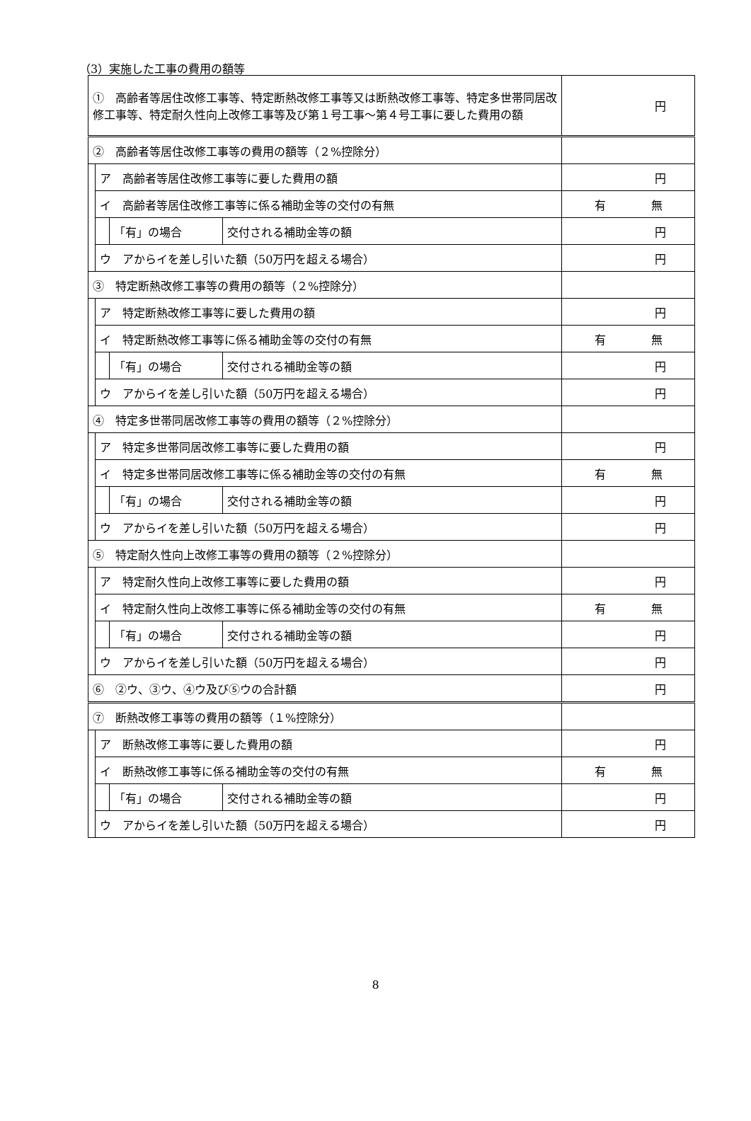（3）実施した工事の費用の額等
| ① 高齢者等居住改修工事等、特定断熱改修工事等又は断熱改修工事等、特定多世帯同居改修工事等、特定耐久性向上改修工事等及び第１号工事～第４号工事に要した費用の額 | | | | 円 |
| ② 高齢者等居住改修工事等の費用の額等（２%控除分） | | | | |
| | ア 高齢者等居住改修工事等に要した費用の額 | | | 円 |
| | イ 高齢者等居住改修工事等に係る補助金等の交付の有無 | | | 有 無 |
| | | 「有」の場合 | 交付される補助金等の額 | 円 |
| | ウ アからイを差し引いた額（50万円を超える場合） | | | 円 |
| ③ 特定断熱改修工事等の費用の額等（２%控除分） | | | | |
| | ア 特定断熱改修工事等に要した費用の額 | | | 円 |
| | イ 特定断熱改修工事等に係る補助金等の交付の有無 | | | 有 無 |
| | | 「有」の場合 | 交付される補助金等の額 | 円 |
| | ウ アからイを差し引いた額（50万円を超える場合） | | | 円 |
| ④ 特定多世帯同居改修工事等の費用の額等（２%控除分） | | | | |
| | ア 特定多世帯同居改修工事等に要した費用の額 | | | 円 |
| | イ 特定多世帯同居改修工事等に係る補助金等の交付の有無 | | | 有 無 |
| | | 「有」の場合 | 交付される補助金等の額 | 円 |
| | ウ アからイを差し引いた額（50万円を超える場合） | | | 円 |
| ⑤ 特定耐久性向上改修工事等の費用の額等（２%控除分） | | | | |
| | ア 特定耐久性向上改修工事等に要した費用の額 | | | 円 |
| | イ 特定耐久性向上改修工事等に係る補助金等の交付の有無 | | | 有 無 |
| | | 「有」の場合 | 交付される補助金等の額 | 円 |
| | ウ アからイを差し引いた額（50万円を超える場合） | | | 円 |
| ⑥ ②ウ、③ウ、④ウ及び⑤ウの合計額 | | | | 円 |
| ⑦ 断熱改修工事等の費用の額等（１%控除分） | | | | |
| | ア 断熱改修工事等に要した費用の額 | | | 円 |
| | イ 断熱改修工事等に係る補助金等の交付の有無 | | | 有 無 |
| | | 「有」の場合 | 交付される補助金等の額 | 円 |
| | ウ アからイを差し引いた額（50万円を超える場合） | | | 円 |
8